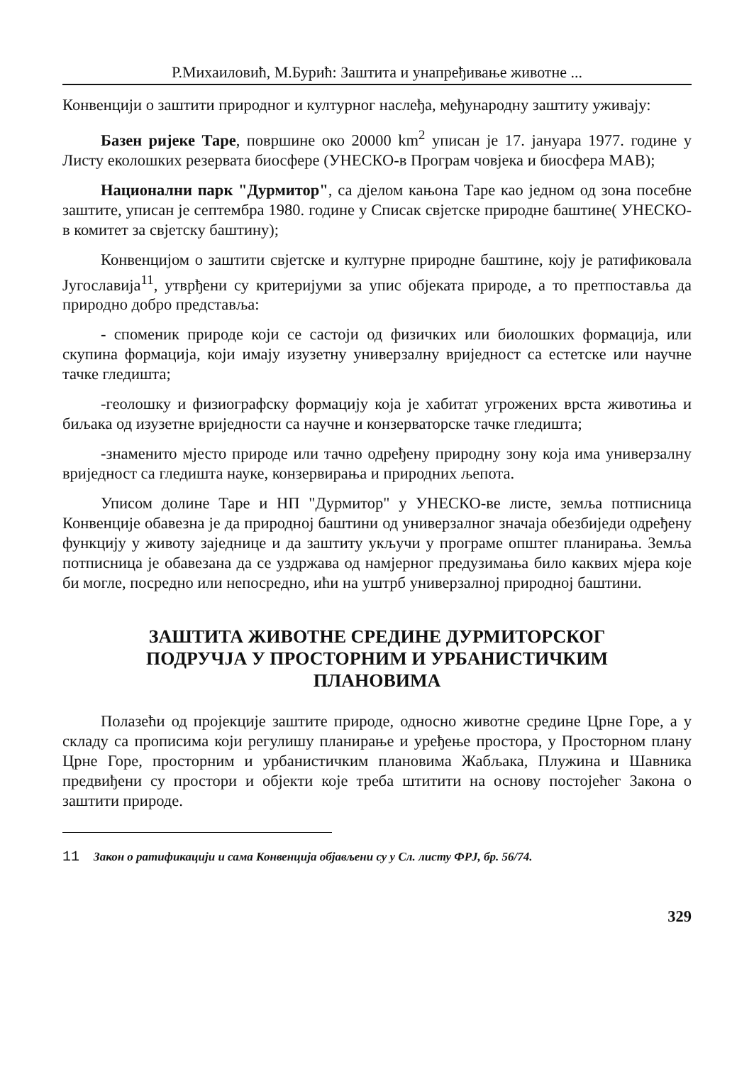Р.Михаиловић, М.Бурић: Заштита и унапређивање животне ...
Конвенцији о заштити природног и културног наслеђа, међународну заштиту уживају:
Базен ријеке Таре, површине око 20000 km<sup>2</sup> уписан је 17. јануара 1977. године у Листу еколошких резервата биосфере (УНЕСКО-в Програм човјека и биосфера МАВ);
Национални парк "Дурмитор", са дјелом кањона Таре као једном од зона посебне заштите, уписан је септембра 1980. године у Списак свјетске природне баштине( УНЕСКО-в комитет за свјетску баштину);
Конвенцијом о заштити свјетске и културне природне баштине, коју је ратификовала Југославија<sup>11</sup>, утврђени су критеријуми за упис објеката природе, а то претпоставља да природно добро представља:
- споменик природе који се састоји од физичких или биолошких формација, или скупина формација, који имају изузетну универзалну вриједност са естетске или научне тачке гледишта;
-геолошку и физиографску формацију која је хабитат угрожених врста животиња и биљака од изузетне вриједности са научне и конзерваторске тачке гледишта;
-знаменито мјесто природе или тачно одређену природну зону која има универзалну вриједност са гледишта науке, конзервирања и природних љепота.
Уписом долине Таре и НП "Дурмитор" у УНЕСКО-ве листе, земља потписница Конвенције обавезна је да природној баштини од универзалног значаја обезбиједи одређену функцију у животу заједнице и да заштиту укључи у програме општег планирања. Земља потписница је обавезана да се уздржава од намјерног предузимања било каквих мјера које би могле, посредно или непосредно, ићи на уштрб универзалној природној баштини.
ЗАШТИТА ЖИВОТНЕ СРЕДИНЕ ДУРМИТОРСКОГ
ПОДРУЧЈА У ПРОСТОРНИМ И УРБАНИСТИЧКИМ
ПЛАНОВИМА
Полазећи од пројекције заштите природе, односно животне средине Црне Горе, а у складу са прописима који регулишу планирање и уређење простора, у Просторном плану Црне Горе, просторним и урбанистичким плановима Жабљака, Плужина и Шавника предвиђени су простори и објекти које треба штитити на основу постојећег Закона о заштити природе.
11 Закон о ратификацији и сама Конвенција објављени су у Сл. листу ФРЈ, бр. 56/74.
329